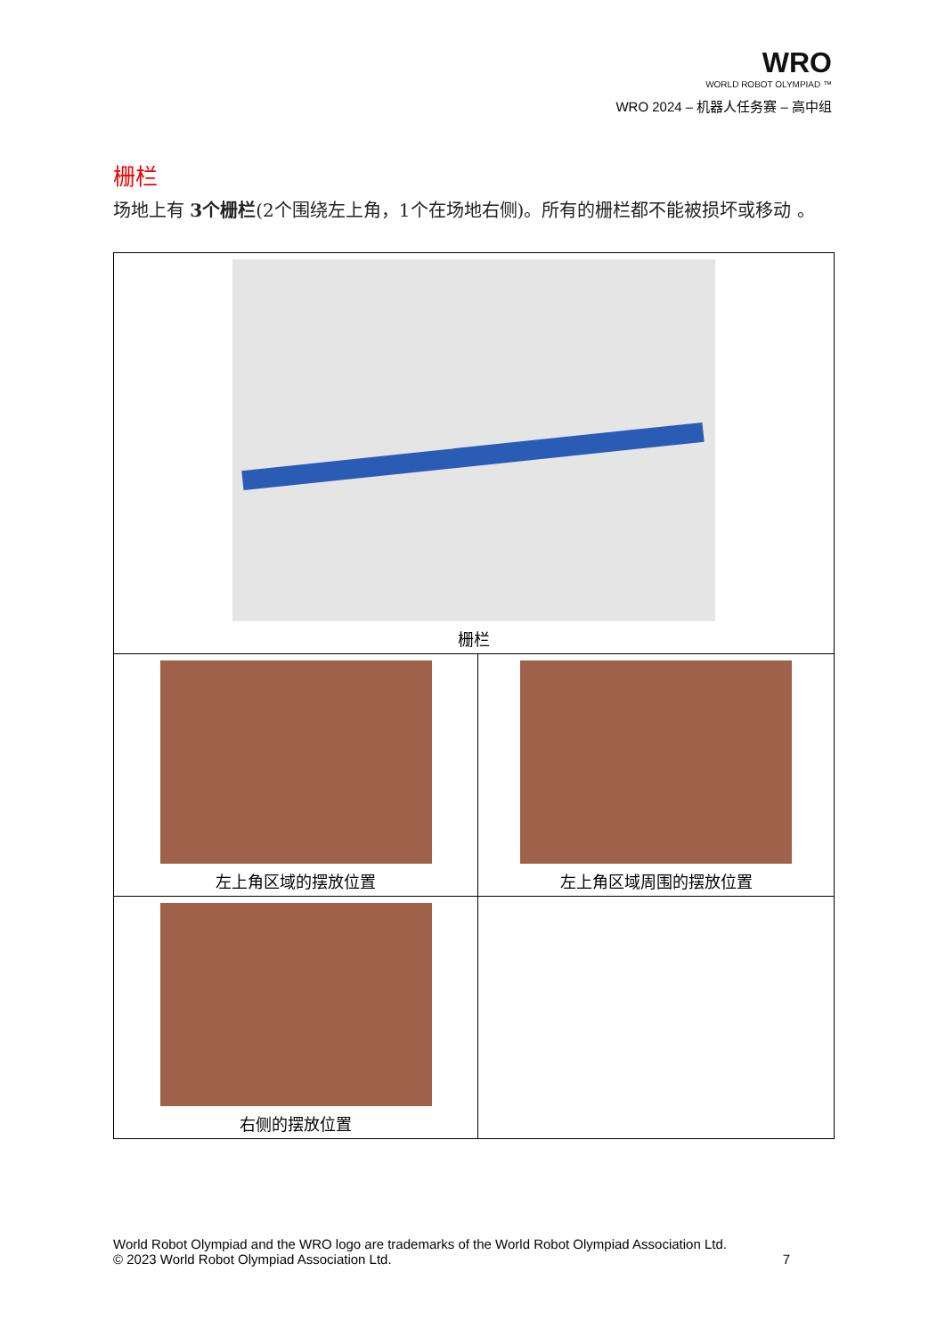WRO
WORLD ROBOT OLYMPIAD ™
WRO 2024 – 机器人任务赛 – 高中组
栅栏
场地上有 3个栅栏(2个围绕左上角，1个在场地右侧)。所有的栅栏都不能被损坏或移动 。
| 栅栏 | |
| 左上角区域的摆放位置 | 左上角区域周围的摆放位置 |
| 右侧的摆放位置 | |
World Robot Olympiad and the WRO logo are trademarks of the World Robot Olympiad Association Ltd.
© 2023 World Robot Olympiad Association Ltd. 7